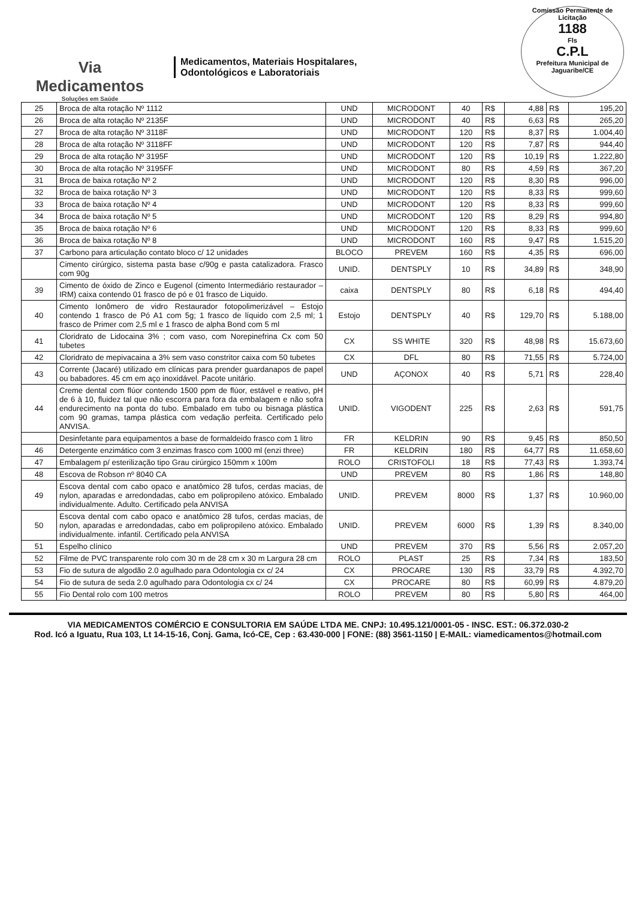Via
Medicamentos
Soluções em Saúde
Medicamentos, Materiais Hospitalares,
Odontológicos e Laboratoriais
Comissão Permanente de Licitação
1188
Fls
C.P.L
Prefeitura Municipal de Jaguaribe/CE
| 25 | Broca de alta rotação Nº 1112 | UND | MICRODONT | 40 | R$ | 4,88 | R$ | 195,20 |
| 26 | Broca de alta rotação Nº 2135F | UND | MICRODONT | 40 | R$ | 6,63 | R$ | 265,20 |
| 27 | Broca de alta rotação Nº 3118F | UND | MICRODONT | 120 | R$ | 8,37 | R$ | 1.004,40 |
| 28 | Broca de alta rotação Nº 3118FF | UND | MICRODONT | 120 | R$ | 7,87 | R$ | 944,40 |
| 29 | Broca de alta rotação Nº 3195F | UND | MICRODONT | 120 | R$ | 10,19 | R$ | 1.222,80 |
| 30 | Broca de alta rotação Nº 3195FF | UND | MICRODONT | 80 | R$ | 4,59 | R$ | 367,20 |
| 31 | Broca de baixa rotação Nº 2 | UND | MICRODONT | 120 | R$ | 8,30 | R$ | 996,00 |
| 32 | Broca de baixa rotação Nº 3 | UND | MICRODONT | 120 | R$ | 8,33 | R$ | 999,60 |
| 33 | Broca de baixa rotação Nº 4 | UND | MICRODONT | 120 | R$ | 8,33 | R$ | 999,60 |
| 34 | Broca de baixa rotação Nº 5 | UND | MICRODONT | 120 | R$ | 8,29 | R$ | 994,80 |
| 35 | Broca de baixa rotação Nº 6 | UND | MICRODONT | 120 | R$ | 8,33 | R$ | 999,60 |
| 36 | Broca de baixa rotação Nº 8 | UND | MICRODONT | 160 | R$ | 9,47 | R$ | 1.515,20 |
| 37 | Carbono para articulação contato bloco c/ 12 unidades | BLOCO | PREVEM | 160 | R$ | 4,35 | R$ | 696,00 |
| | Cimento cirúrgico, sistema pasta base c/90g e pasta catalizadora. Frasco com 90g | UNID. | DENTSPLY | 10 | R$ | 34,89 | R$ | 348,90 |
| 39 | Cimento de óxido de Zinco e Eugenol (cimento Intermediário restaurador – IRM) caixa contendo 01 frasco de pó e 01 frasco de Liquido. | caixa | DENTSPLY | 80 | R$ | 6,18 | R$ | 494,40 |
| 40 | Cimento Ionômero de vidro Restaurador fotopolimerizável – Estojo contendo 1 frasco de Pó A1 com 5g; 1 frasco de líquido com 2,5 ml; 1 frasco de Primer com 2,5 ml e 1 frasco de alpha Bond com 5 ml | Estojo | DENTSPLY | 40 | R$ | 129,70 | R$ | 5.188,00 |
| 41 | Cloridrato de Lidocaina 3% ; com vaso, com Norepinefrina Cx com 50 tubetes | CX | SS WHITE | 320 | R$ | 48,98 | R$ | 15.673,60 |
| 42 | Cloridrato de mepivacaina a 3% sem vaso constritor caixa com 50 tubetes | CX | DFL | 80 | R$ | 71,55 | R$ | 5.724,00 |
| 43 | Corrente (Jacaré) utilizado em clínicas para prender guardanapos de papel ou babadores. 45 cm em aço inoxidável. Pacote unitário. | UND | AÇONOX | 40 | R$ | 5,71 | R$ | 228,40 |
| 44 | Creme dental com flúor contendo 1500 ppm de flúor, estável e reativo, pH de 6 à 10, fluidez tal que não escorra para fora da embalagem e não sofra endurecimento na ponta do tubo. Embalado em tubo ou bisnaga plástica com 90 gramas, tampa plástica com vedação perfeita. Certificado pelo ANVISA. | UNID. | VIGODENT | 225 | R$ | 2,63 | R$ | 591,75 |
| | Desinfetante para equipamentos a base de formaldeido frasco com 1 litro | FR | KELDRIN | 90 | R$ | 9,45 | R$ | 850,50 |
| 46 | Detergente enzimático com 3 enzimas frasco com 1000 ml (enzi three) | FR | KELDRIN | 180 | R$ | 64,77 | R$ | 11.658,60 |
| 47 | Embalagem p/ esterilização tipo Grau cirúrgico 150mm x 100m | ROLO | CRISTOFOLI | 18 | R$ | 77,43 | R$ | 1.393,74 |
| 48 | Escova de Robson nº 8040 CA | UND | PREVEM | 80 | R$ | 1,86 | R$ | 148,80 |
| 49 | Escova dental com cabo opaco e anatômico 28 tufos, cerdas macias, de nylon, aparadas e arredondadas, cabo em polipropileno atóxico. Embalado individualmente. Adulto. Certificado pela ANVISA | UNID. | PREVEM | 8000 | R$ | 1,37 | R$ | 10.960,00 |
| 50 | Escova dental com cabo opaco e anatômico 28 tufos, cerdas macias, de nylon, aparadas e arredondadas, cabo em polipropileno atóxico. Embalado individualmente. infantil. Certificado pela ANVISA | UNID. | PREVEM | 6000 | R$ | 1,39 | R$ | 8.340,00 |
| 51 | Espelho clínico | UND | PREVEM | 370 | R$ | 5,56 | R$ | 2.057,20 |
| 52 | Filme de PVC transparente rolo com 30 m de 28 cm x 30 m Largura 28 cm | ROLO | PLAST | 25 | R$ | 7,34 | R$ | 183,50 |
| 53 | Fio de sutura de algodão 2.0 agulhado para Odontologia cx c/ 24 | CX | PROCARE | 130 | R$ | 33,79 | R$ | 4.392,70 |
| 54 | Fio de sutura de seda 2.0 agulhado para Odontologia cx c/ 24 | CX | PROCARE | 80 | R$ | 60,99 | R$ | 4.879,20 |
| 55 | Fio Dental rolo com 100 metros | ROLO | PREVEM | 80 | R$ | 5,80 | R$ | 464,00 |
VIA MEDICAMENTOS COMÉRCIO E CONSULTORIA EM SAÚDE LTDA ME. CNPJ: 10.495.121/0001-05 - INSC. EST.: 06.372.030-2
Rod. Icó a Iguatu, Rua 103, Lt 14-15-16, Conj. Gama, Icó-CE, Cep : 63.430-000 | FONE: (88) 3561-1150 | E-MAIL: viamedicamentos@hotmail.com